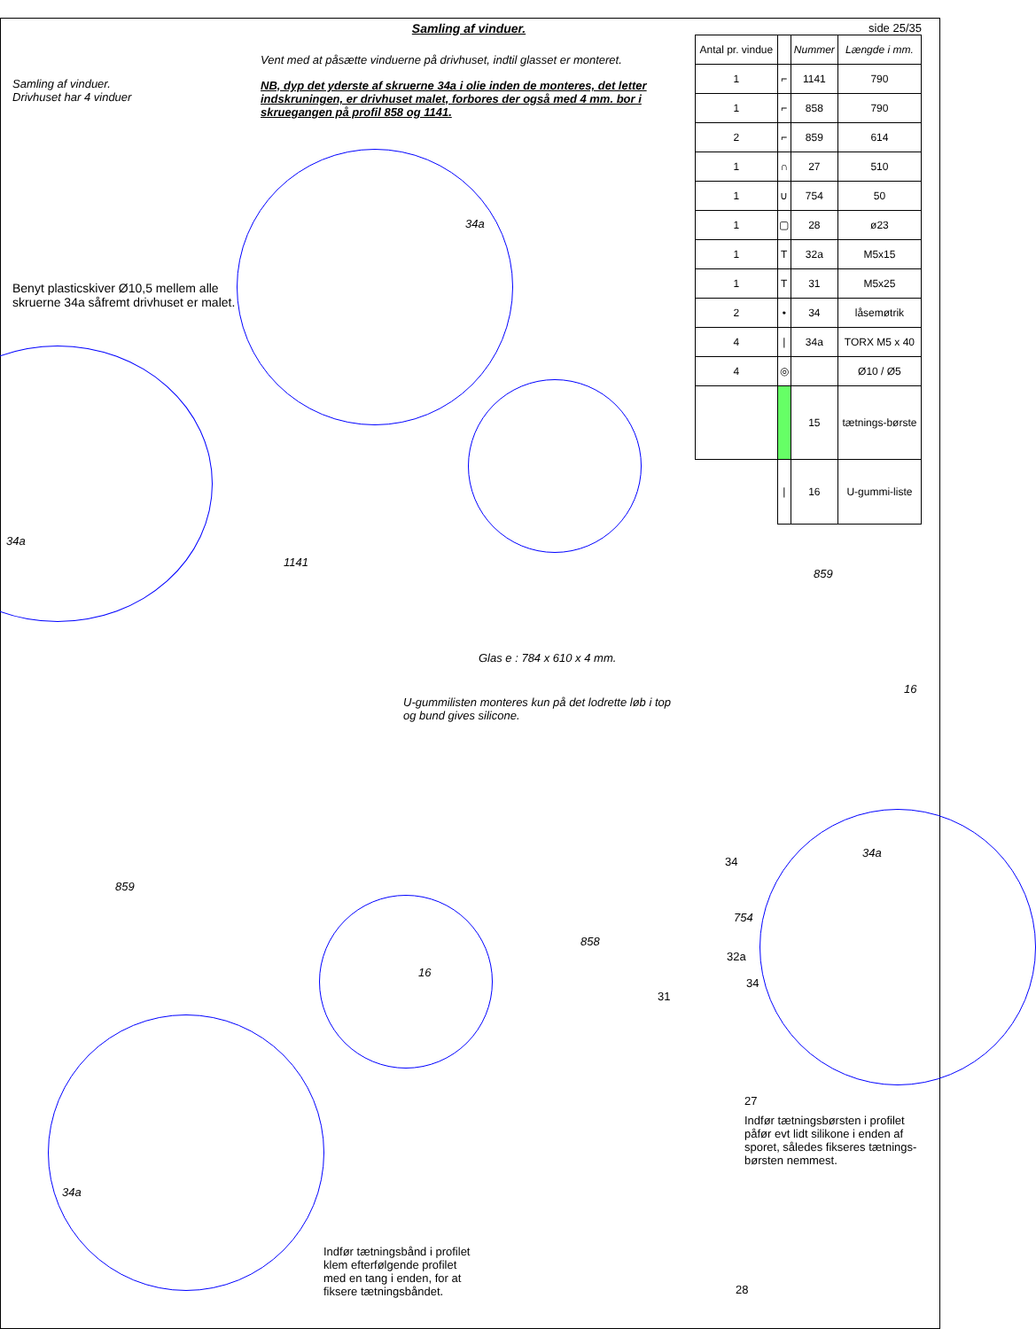Samling af vinduer.
Drivhuset har 4 vinduer
Benyt plasticskiver Ø10,5 mellem alle skruerne 34a såfremt drivhuset er malet.
Samling af vinduer.
Vent med at påsætte vinduerne på drivhuset, indtil glasset er monteret.
NB, dyp det yderste af skruerne 34a i olie inden de monteres, det letter indskruningen, er drivhuset malet, forbores der også med 4 mm. bor i skruegangen på profil 858 og 1141.
side 25/35
| Antal pr. vindue | | Nummer | Længde i mm. |
| 1 | ⌐ | 1141 | 790 |
| 1 | ⌐ | 858 | 790 |
| 2 | ⌐ | 859 | 614 |
| 1 | ∩ | 27 | 510 |
| 1 | ∪ | 754 | 50 |
| 1 | ▢ | 28 | ø23 |
| 1 | T | 32a | M5x15 |
| 1 | T | 31 | M5x25 |
| 2 | • | 34 | låsemøtrik |
| 4 | / | 34a | TORX M5 x 40 |
| 4 | ◎ | | Ø10 / Ø5 |
| | | 15 | tætnings-børste |
| | / | 16 | U-gummi-liste |
34a
34a
1141
859
16
Glas e : 784 x 610 x 4 mm.
U-gummilisten monteres kun på det lodrette løb i top
og bund gives silicone.
859
16
858
34
34a
754
32a
31
34
27
Indfør tætningsbørsten i profilet
påfør evt lidt silikone i enden af
sporet, således fikseres tætnings-
børsten nemmest.
34a
Indfør tætningsbånd i profilet
klem efterfølgende profilet
med en tang i enden, for at
fiksere tætningsbåndet. 28